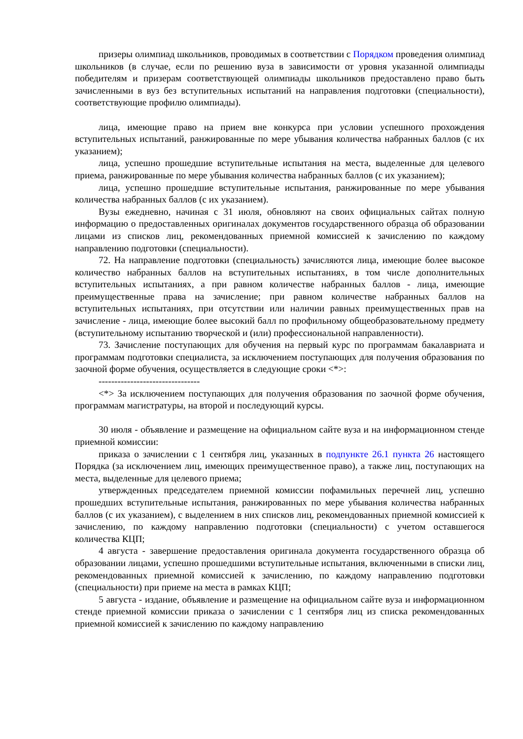призеры олимпиад школьников, проводимых в соответствии с Порядком проведения олимпиад школьников (в случае, если по решению вуза в зависимости от уровня указанной олимпиады победителям и призерам соответствующей олимпиады школьников предоставлено право быть зачисленными в вуз без вступительных испытаний на направления подготовки (специальности), соответствующие профилю олимпиады).
лица, имеющие право на прием вне конкурса при условии успешного прохождения вступительных испытаний, ранжированные по мере убывания количества набранных баллов (с их указанием);
лица, успешно прошедшие вступительные испытания на места, выделенные для целевого приема, ранжированные по мере убывания количества набранных баллов (с их указанием);
лица, успешно прошедшие вступительные испытания, ранжированные по мере убывания количества набранных баллов (с их указанием).
Вузы ежедневно, начиная с 31 июля, обновляют на своих официальных сайтах полную информацию о предоставленных оригиналах документов государственного образца об образовании лицами из списков лиц, рекомендованных приемной комиссией к зачислению по каждому направлению подготовки (специальности).
72. На направление подготовки (специальность) зачисляются лица, имеющие более высокое количество набранных баллов на вступительных испытаниях, в том числе дополнительных вступительных испытаниях, а при равном количестве набранных баллов - лица, имеющие преимущественные права на зачисление; при равном количестве набранных баллов на вступительных испытаниях, при отсутствии или наличии равных преимущественных прав на зачисление - лица, имеющие более высокий балл по профильному общеобразовательному предмету (вступительному испытанию творческой и (или) профессиональной направленности).
73. Зачисление поступающих для обучения на первый курс по программам бакалавриата и программам подготовки специалиста, за исключением поступающих для получения образования по заочной форме обучения, осуществляется в следующие сроки <*>:
--------------------------------
<*> За исключением поступающих для получения образования по заочной форме обучения, программам магистратуры, на второй и последующий курсы.
30 июля - объявление и размещение на официальном сайте вуза и на информационном стенде приемной комиссии:
приказа о зачислении с 1 сентября лиц, указанных в подпункте 26.1 пункта 26 настоящего Порядка (за исключением лиц, имеющих преимущественное право), а также лиц, поступающих на места, выделенные для целевого приема;
утвержденных председателем приемной комиссии пофамильных перечней лиц, успешно прошедших вступительные испытания, ранжированных по мере убывания количества набранных баллов (с их указанием), с выделением в них списков лиц, рекомендованных приемной комиссией к зачислению, по каждому направлению подготовки (специальности) с учетом оставшегося количества КЦП;
4 августа - завершение предоставления оригинала документа государственного образца об образовании лицами, успешно прошедшими вступительные испытания, включенными в списки лиц, рекомендованных приемной комиссией к зачислению, по каждому направлению подготовки (специальности) при приеме на места в рамках КЦП;
5 августа - издание, объявление и размещение на официальном сайте вуза и информационном стенде приемной комиссии приказа о зачислении с 1 сентября лиц из списка рекомендованных приемной комиссией к зачислению по каждому направлению